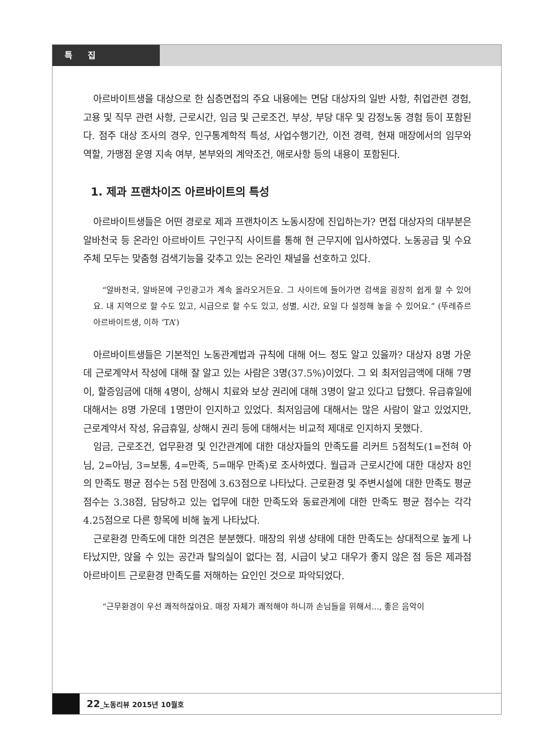특 집
아르바이트생을 대상으로 한 심층면접의 주요 내용에는 면담 대상자의 일반 사항, 취업관련 경험, 고용 및 직무 관련 사항, 근로시간, 임금 및 근로조건, 부상, 부당 대우 및 감정노동 경험 등이 포함된다. 점주 대상 조사의 경우, 인구통계학적 특성, 사업수행기간, 이전 경력, 현재 매장에서의 임무와 역할, 가맹점 운영 지속 여부, 본부와의 계약조건, 애로사항 등의 내용이 포함된다.
1. 제과 프랜차이즈 아르바이트의 특성
아르바이트생들은 어떤 경로로 제과 프랜차이즈 노동시장에 진입하는가? 면접 대상자의 대부분은 알바천국 등 온라인 아르바이트 구인구직 사이트를 통해 현 근무지에 입사하였다. 노동공급 및 수요 주체 모두는 맞춤형 검색기능을 갖추고 있는 온라인 채널을 선호하고 있다.
“알바천국, 알바몬에 구인광고가 계속 올라오거든요. 그 사이트에 들어가면 검색을 굉장히 쉽게 할 수 있어요. 내 지역으로 할 수도 있고, 시급으로 할 수도 있고, 성별, 시간, 요일 다 설정해 놓을 수 있어요.” (뚜레쥬르 아르바이트생, 이하 ‘TA’)
아르바이트생들은 기본적인 노동관계법과 규칙에 대해 어느 정도 알고 있을까? 대상자 8명 가운데 근로계약서 작성에 대해 잘 알고 있는 사람은 3명(37.5%)이었다. 그 외 최저임금액에 대해 7명이, 할증임금에 대해 4명이, 상해시 치료와 보상 권리에 대해 3명이 알고 있다고 답했다. 유급휴일에 대해서는 8명 가운데 1명만이 인지하고 있었다. 최저임금에 대해서는 많은 사람이 알고 있었지만, 근로계약서 작성, 유급휴일, 상해시 권리 등에 대해서는 비교적 제대로 인지하지 못했다.
임금, 근로조건, 업무환경 및 인간관계에 대한 대상자들의 만족도를 리커트 5점척도(1=전혀 아님, 2=아님, 3=보통, 4=만족, 5=매우 만족)로 조사하였다. 월급과 근로시간에 대한 대상자 8인의 만족도 평균 점수는 5점 만점에 3.63점으로 나타났다. 근로환경 및 주변시설에 대한 만족도 평균 점수는 3.38점, 담당하고 있는 업무에 대한 만족도와 동료관계에 대한 만족도 평균 점수는 각각 4.25점으로 다른 항목에 비해 높게 나타났다.
근로환경 만족도에 대한 의견은 분분했다. 매장의 위생 상태에 대한 만족도는 상대적으로 높게 나타났지만, 앉을 수 있는 공간과 탈의실이 없다는 점, 시급이 낮고 대우가 좋지 않은 점 등은 제과점 아르바이트 근로환경 만족도를 저해하는 요인인 것으로 파악되었다.
“근무환경이 우선 쾌적하잖아요. 매장 자체가 쾌적해야 하니까 손님들을 위해서..., 좋은 음악이
22_노동리뷰 2015년 10월호